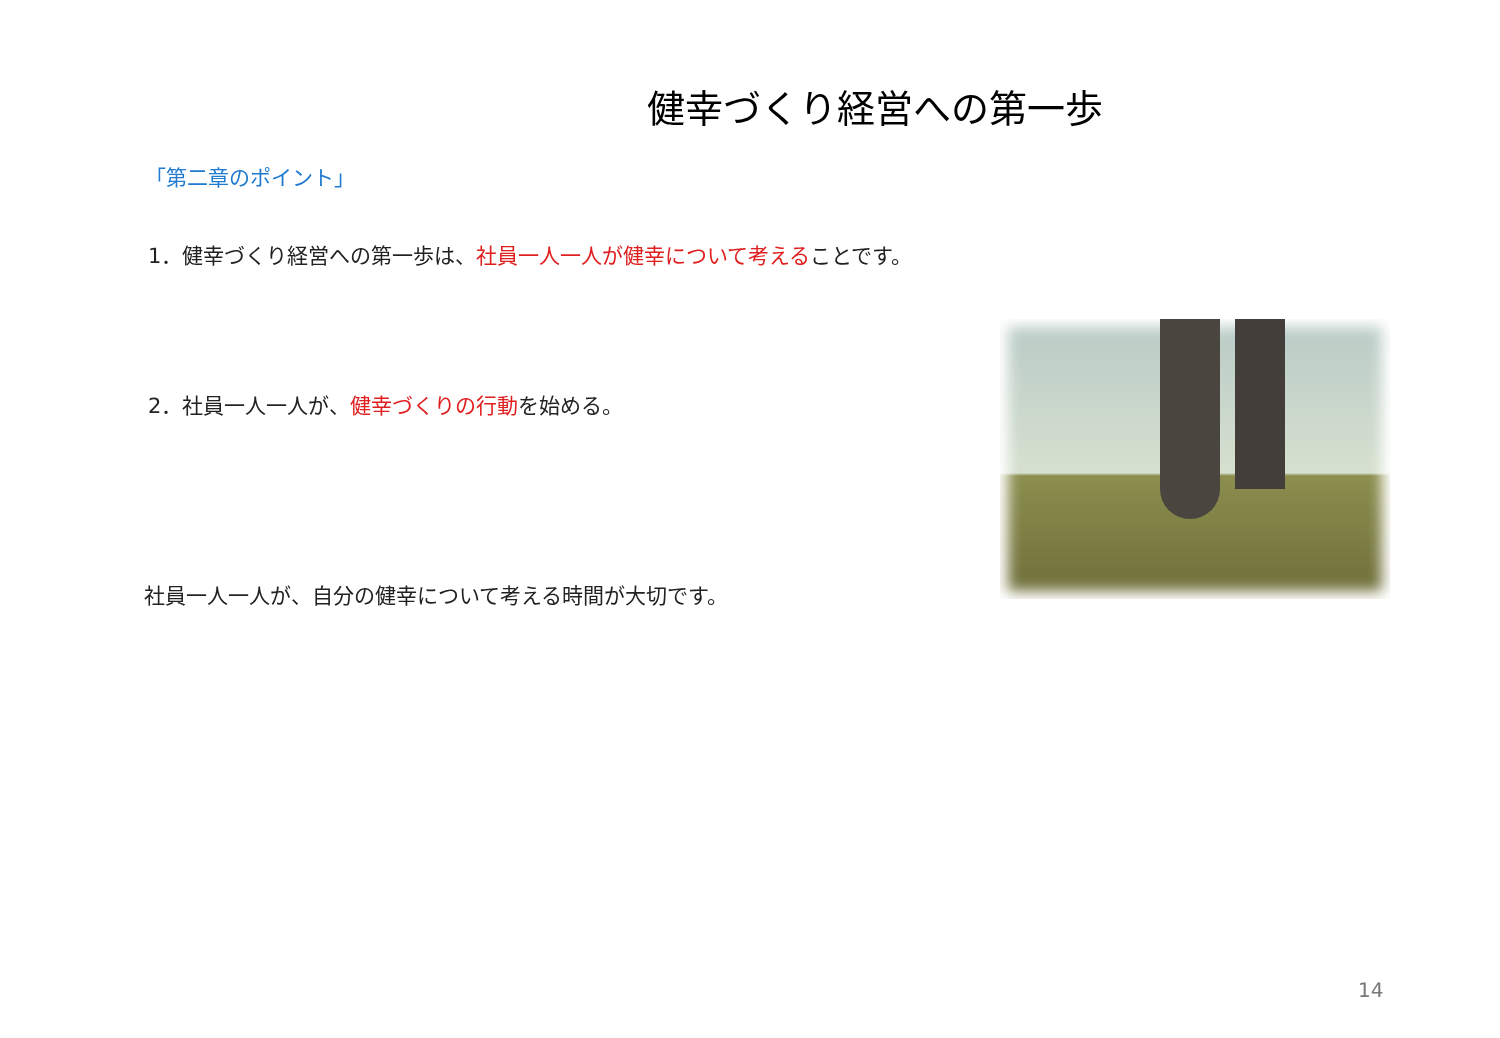健幸づくり経営への第一歩
「第二章のポイント」
1．健幸づくり経営への第一歩は、社員一人一人が健幸について考えることです。
2．社員一人一人が、健幸づくりの行動を始める。
社員一人一人が、自分の健幸について考える時間が大切です。
14